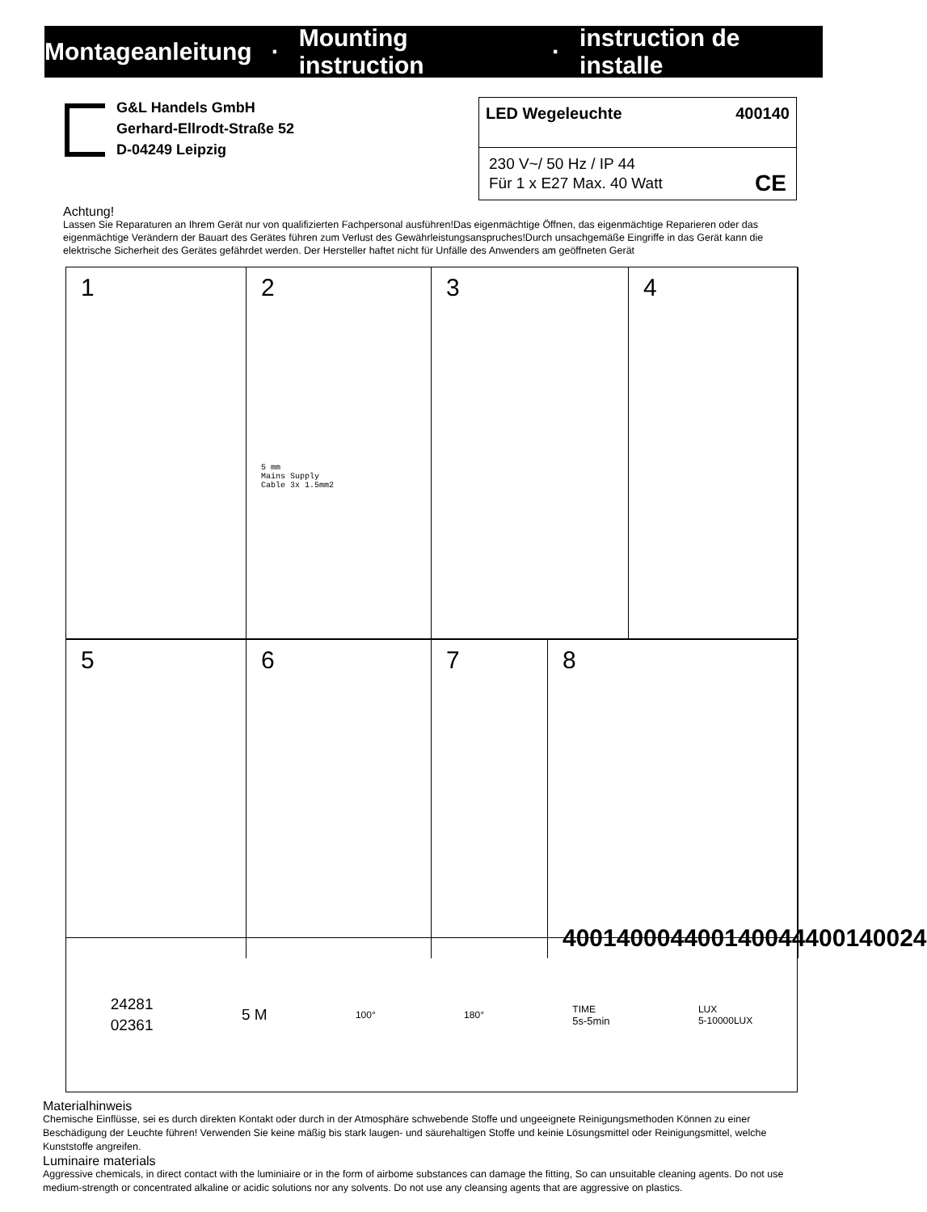Montageanleitung · Mounting instruction · instruction de installe
G&L Handels GmbH
Gerhard-Ellrodt-Straße 52
D-04249 Leipzig
LED Wegeleuchte 400140
230 V~/ 50 Hz / IP 44
Für 1 x E27 Max. 40 Watt CE
Achtung!
Lassen Sie Reparaturen an Ihrem Gerät nur von qualifizierten Fachpersonal ausführen!Das eigenmächtige Öffnen, das eigenmächtige Reparieren oder das eigenmächtige Verändern der Bauart des Gerätes führen zum Verlust des Gewährleistungsanspruches!Durch unsachgemäße Eingriffe in das Gerät kann die elektrische Sicherheit des Gerätes gefährdet werden. Der Hersteller haftet nicht für Unfälle des Anwenders am geöffneten Gerät
1
2
5 mm
Mains Supply
Cable 3x 1.5mm2
3
4
5
6
7
8
400140004 400140044 400140024
24281
02361 5 M 100° 180° TIME
5s-5min LUX
5-10000LUX
Materialhinweis
Chemische Einflüsse, sei es durch direkten Kontakt oder durch in der Atmosphäre schwebende Stoffe und ungeeignete Reinigungsmethoden Können zu einer Beschädigung der Leuchte führen! Verwenden Sie keine mäßig bis stark laugen- und säurehaltigen Stoffe und keinie Lösungsmittel oder Reinigungsmittel, welche Kunststoffe angreifen.
Luminaire materials
Aggressive chemicals, in direct contact with the luminiaire or in the form of airbome substances can damage the fitting, So can unsuitable cleaning agents. Do not use medium-strength or concentrated alkaline or acidic solutions nor any solvents. Do not use any cleansing agents that are aggressive on plastics.